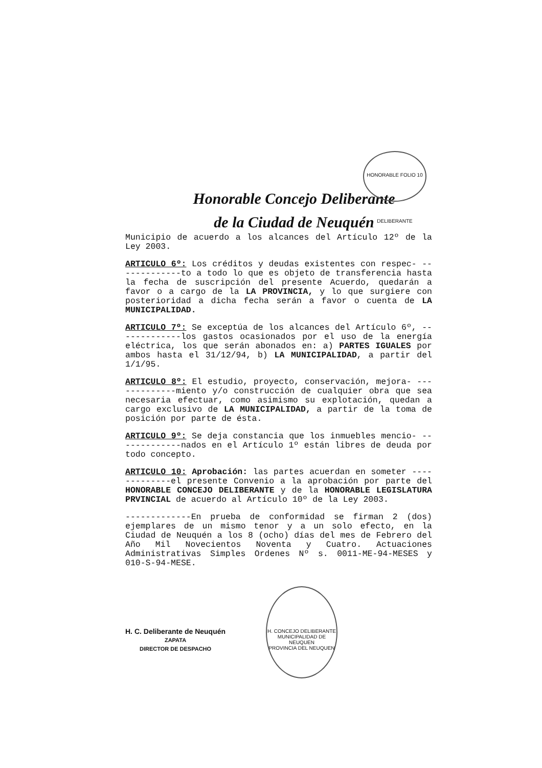Honorable Concejo Deliberante
de la Ciudad de Neuquén
HONORABLE FOLIO 10 DELIBERANTE
Municipio de acuerdo a los alcances del Artículo 12º de la Ley 2003.
ARTICULO 6º: Los créditos y deudas existentes con respec- -------------to a todo lo que es objeto de transferencia hasta la fecha de suscripción del presente Acuerdo, quedarán a favor o a cargo de la LA PROVINCIA, y lo que surgiere con posterioridad a dicha fecha serán a favor o cuenta de LA MUNICIPALIDAD.
ARTICULO 7º: Se exceptúa de los alcances del Artículo 6º, -------------los gastos ocasionados por el uso de la energía eléctrica, los que serán abonados en: a) PARTES IGUALES por ambos hasta el 31/12/94, b) LA MUNICIPALIDAD, a partir del 1/1/95.
ARTICULO 8º: El estudio, proyecto, conservación, mejora- -------------miento y/o construcción de cualquier obra que sea necesaria efectuar, como asimismo su explotación, quedan a cargo exclusivo de LA MUNICIPALIDAD, a partir de la toma de posición por parte de ésta.
ARTICULO 9º: Se deja constancia que los inmuebles mencio- -------------nados en el Artículo 1º están libres de deuda por todo concepto.
ARTICULO 10: Aprobación: las partes acuerdan en someter -------------el presente Convenio a la aprobación por parte del HONORABLE CONCEJO DELIBERANTE y de la HONORABLE LEGISLATURA PRVINCIAL de acuerdo al Artículo 10º de la Ley 2003.
-------------En prueba de conformidad se firman 2 (dos) ejemplares de un mismo tenor y a un solo efecto, en la Ciudad de Neuquén a los 8 (ocho) días del mes de Febrero del Año Mil Novecientos Noventa y Cuatro. Actuaciones Administrativas Simples Ordenes Nº s. 0011-ME-94-MESES y 010-S-94-MESE.
H. C. Deliberante de Neuquén
ZAPATA
DIRECTOR DE DESPACHO
H. CONCEJO DELIBERANTE
MUNICIPALIDAD DE NEUQUEN
PROVINCIA DEL NEUQUEN